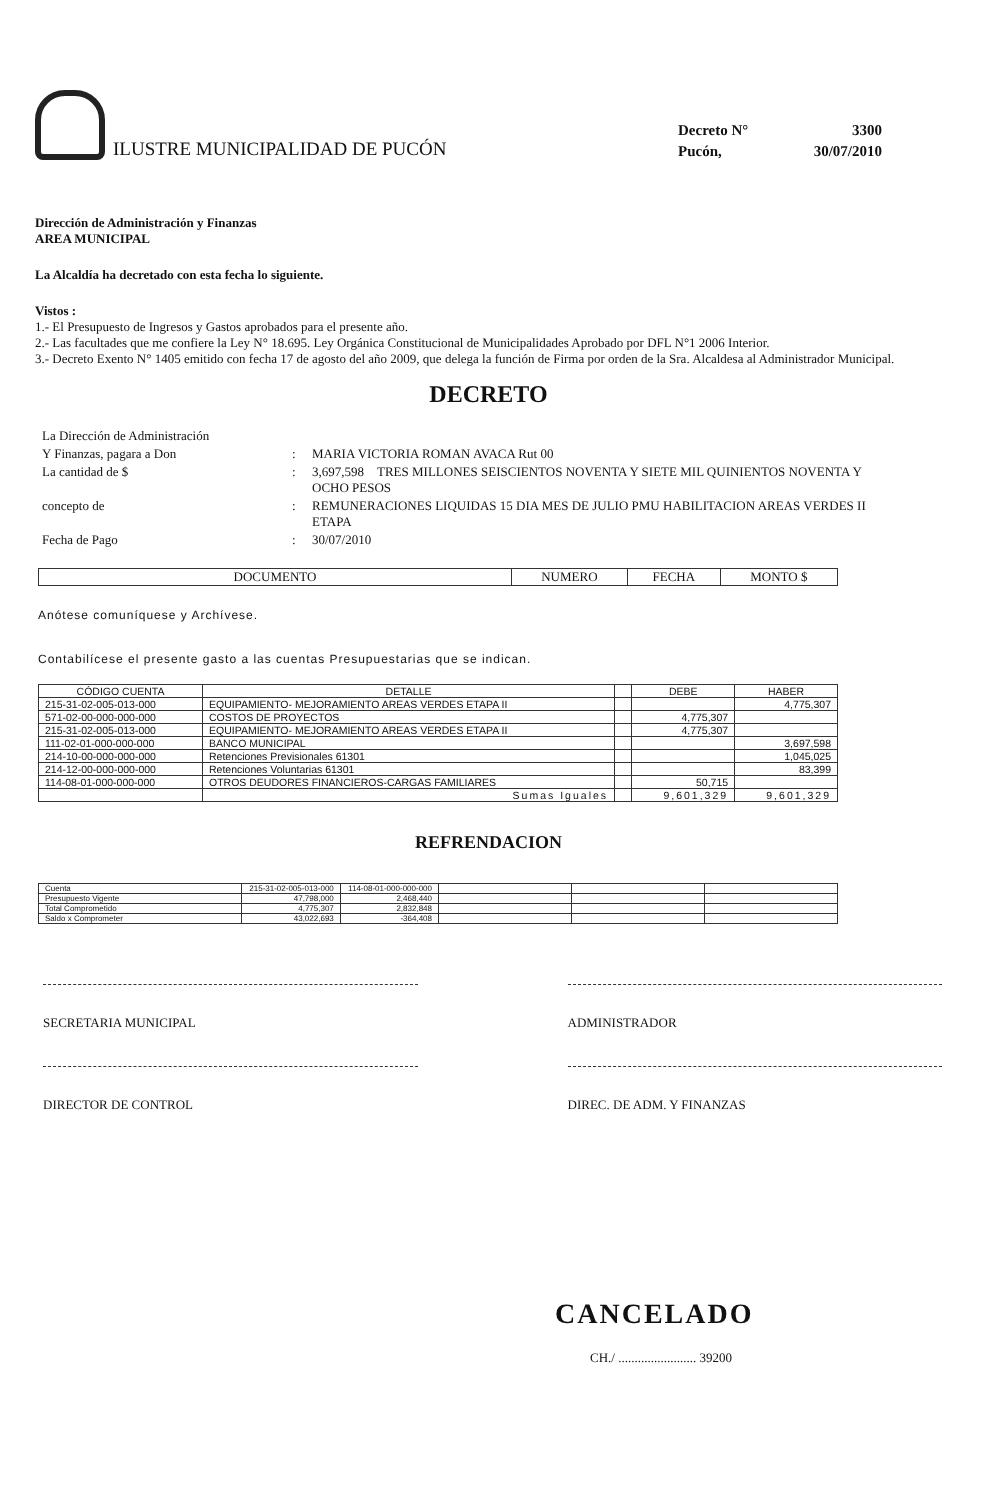ILUSTRE MUNICIPALIDAD DE PUCÓN
Decreto N°
3300
Pucón,
30/07/2010
Dirección de Administración y Finanzas
AREA MUNICIPAL
La Alcaldía ha decretado con esta fecha lo siguiente.
Vistos :
1.- El Presupuesto de Ingresos y Gastos aprobados para el presente año.
2.- Las facultades que me confiere la Ley N° 18.695. Ley Orgánica Constitucional de Municipalidades Aprobado por DFL N°1 2006 Interior.
3.- Decreto Exento N° 1405 emitido con fecha 17 de agosto del año 2009, que delega la función de Firma por orden de la Sra. Alcaldesa al Administrador Municipal.
DECRETO
La Dirección de Administración
Y Finanzas, pagara a Don
:
MARIA VICTORIA ROMAN AVACA Rut 00
La cantidad de $
:
3,697,598 TRES MILLONES SEISCIENTOS NOVENTA Y SIETE MIL QUINIENTOS NOVENTA Y OCHO PESOS
concepto de
:
REMUNERACIONES LIQUIDAS 15 DIA MES DE JULIO PMU HABILITACION AREAS VERDES II ETAPA
Fecha de Pago
:
30/07/2010
| DOCUMENTO | NUMERO | FECHA | MONTO $ |
| --- | --- | --- | --- |
Anótese comuníquese y Archívese.
Contabilícese el presente gasto a las cuentas Presupuestarias que se indican.
| CÓDIGO CUENTA | DETALLE | | DEBE | HABER |
| --- | --- | --- | --- | --- |
| 215-31-02-005-013-000 | EQUIPAMIENTO- MEJORAMIENTO AREAS VERDES ETAPA II | | | 4,775,307 |
| 571-02-00-000-000-000 | COSTOS DE PROYECTOS | | 4,775,307 | |
| 215-31-02-005-013-000 | EQUIPAMIENTO- MEJORAMIENTO AREAS VERDES ETAPA II | | 4,775,307 | |
| 111-02-01-000-000-000 | BANCO MUNICIPAL | | | 3,697,598 |
| 214-10-00-000-000-000 | Retenciones Previsionales 61301 | | | 1,045,025 |
| 214-12-00-000-000-000 | Retenciones Voluntarias 61301 | | | 83,399 |
| 114-08-01-000-000-000 | OTROS DEUDORES FINANCIEROS-CARGAS FAMILIARES | | 50,715 | |
| | Sumas Iguales | | 9,601,329 | 9,601,329 |
REFRENDACION
| Cuenta | 215-31-02-005-013-000 | 114-08-01-000-000-000 | | | |
| Presupuesto Vigente | 47,798,000 | 2,468,440 | | | |
| Total Comprometido | 4,775,307 | 2,832,848 | | | |
| Saldo x Comprometer | 43,022,693 | -364,408 | | | |
SECRETARIA MUNICIPAL
ADMINISTRADOR
DIRECTOR DE CONTROL
DIREC. DE ADM. Y FINANZAS
CANCELADO
CH./ ........................ 39200